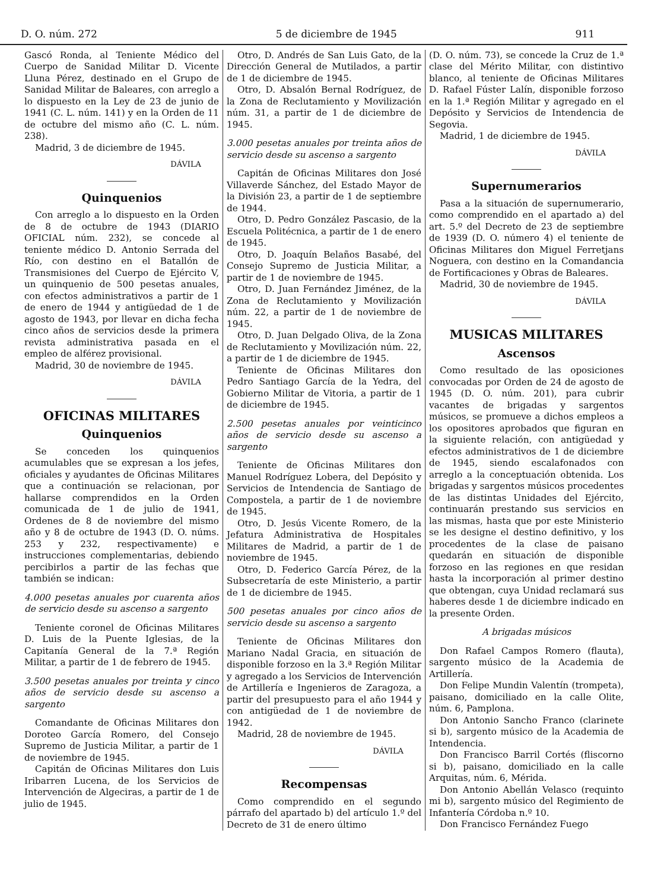D. O. núm. 272 5 de diciembre de 1945 911
Gascó Ronda, al Teniente Médico del Cuerpo de Sanidad Militar D. Vicente Lluna Pérez, destinado en el Grupo de Sanidad Militar de Baleares, con arreglo a lo dispuesto en la Ley de 23 de junio de 1941 (C. L. núm. 141) y en la Orden de 11 de octubre del mismo año (C. L. núm. 238).
Madrid, 3 de diciembre de 1945.
DÁVILA
Quinquenios
Con arreglo a lo dispuesto en la Orden de 8 de octubre de 1943 (DIARIO OFICIAL núm. 232), se concede al teniente médico D. Antonio Serrada del Río, con destino en el Batallón de Transmisiones del Cuerpo de Ejército V, un quinquenio de 500 pesetas anuales, con efectos administrativos a partir de 1 de enero de 1944 y antigüedad de 1 de agosto de 1943, por llevar en dicha fecha cinco años de servicios desde la primera revista administrativa pasada en el empleo de alférez provisional.
Madrid, 30 de noviembre de 1945.
DÁVILA
OFICINAS MILITARES
Quinquenios
Se conceden los quinquenios acumulables que se expresan a los jefes, oficiales y ayudantes de Oficinas Militares que a continuación se relacionan, por hallarse comprendidos en la Orden comunicada de 1 de julio de 1941, Ordenes de 8 de noviembre del mismo año y 8 de octubre de 1943 (D. O. núms. 253 y 232, respectivamente) e instrucciones complementarias, debiendo percibirlos a partir de las fechas que también se indican:
4.000 pesetas anuales por cuarenta años de servicio desde su ascenso a sargento
Teniente coronel de Oficinas Militares D. Luis de la Puente Iglesias, de la Capitanía General de la 7.ª Región Militar, a partir de 1 de febrero de 1945.
3.500 pesetas anuales por treinta y cinco años de servicio desde su ascenso a sargento
Comandante de Oficinas Militares don Doroteo García Romero, del Consejo Supremo de Justicia Militar, a partir de 1 de noviembre de 1945.
Capitán de Oficinas Militares don Luis Iribarren Lucena, de los Servicios de Intervención de Algeciras, a partir de 1 de julio de 1945.
Otro, D. Andrés de San Luis Gato, de la Dirección General de Mutilados, a partir de 1 de diciembre de 1945.
Otro, D. Absalón Bernal Rodríguez, de la Zona de Reclutamiento y Movilización núm. 31, a partir de 1 de diciembre de 1945.
3.000 pesetas anuales por treinta años de servicio desde su ascenso a sargento
Capitán de Oficinas Militares don José Villaverde Sánchez, del Estado Mayor de la División 23, a partir de 1 de septiembre de 1944.
Otro, D. Pedro González Pascasio, de la Escuela Politécnica, a partir de 1 de enero de 1945.
Otro, D. Joaquín Belaños Basabé, del Consejo Supremo de Justicia Militar, a partir de 1 de noviembre de 1945.
Otro, D. Juan Fernández Jiménez, de la Zona de Reclutamiento y Movilización núm. 22, a partir de 1 de noviembre de 1945.
Otro, D. Juan Delgado Oliva, de la Zona de Reclutamiento y Movilización núm. 22, a partir de 1 de diciembre de 1945.
Teniente de Oficinas Militares don Pedro Santiago García de la Yedra, del Gobierno Militar de Vitoria, a partir de 1 de diciembre de 1945.
2.500 pesetas anuales por veinticinco años de servicio desde su ascenso a sargento
Teniente de Oficinas Militares don Manuel Rodríguez Lobera, del Depósito y Servicios de Intendencia de Santiago de Compostela, a partir de 1 de noviembre de 1945.
Otro, D. Jesús Vicente Romero, de la Jefatura Administrativa de Hospitales Militares de Madrid, a partir de 1 de noviembre de 1945.
Otro, D. Federico García Pérez, de la Subsecretaría de este Ministerio, a partir de 1 de diciembre de 1945.
500 pesetas anuales por cinco años de servicio desde su ascenso a sargento
Teniente de Oficinas Militares don Mariano Nadal Gracia, en situación de disponible forzoso en la 3.ª Región Militar y agregado a los Servicios de Intervención de Artillería e Ingenieros de Zaragoza, a partir del presupuesto para el año 1944 y con antigüedad de 1 de noviembre de 1942.
Madrid, 28 de noviembre de 1945.
DÁVILA
Recompensas
Como comprendido en el segundo párrafo del apartado b) del artículo 1.º del Decreto de 31 de enero último
(D. O. núm. 73), se concede la Cruz de 1.ª clase del Mérito Militar, con distintivo blanco, al teniente de Oficinas Militares D. Rafael Fúster Lalín, disponible forzoso en la 1.ª Región Militar y agregado en el Depósito y Servicios de Intendencia de Segovia.
Madrid, 1 de diciembre de 1945.
DÁVILA
Supernumerarios
Pasa a la situación de supernumerario, como comprendido en el apartado a) del art. 5.º del Decreto de 23 de septiembre de 1939 (D. O. número 4) el teniente de Oficinas Militares don Miguel Ferretjans Noguera, con destino en la Comandancia de Fortificaciones y Obras de Baleares.
Madrid, 30 de noviembre de 1945.
DÁVILA
MUSICAS MILITARES
Ascensos
Como resultado de las oposiciones convocadas por Orden de 24 de agosto de 1945 (D. O. núm. 201), para cubrir vacantes de brigadas y sargentos músicos, se promueve a dichos empleos a los opositores aprobados que figuran en la siguiente relación, con antigüedad y efectos administrativos de 1 de diciembre de 1945, siendo escalafonados con arreglo a la conceptuación obtenida. Los brigadas y sargentos músicos procedentes de las distintas Unidades del Ejército, continuarán prestando sus servicios en las mismas, hasta que por este Ministerio se les designe el destino definitivo, y los procedentes de la clase de paisano quedarán en situación de disponible forzoso en las regiones en que residan hasta la incorporación al primer destino que obtengan, cuya Unidad reclamará sus haberes desde 1 de diciembre indicado en la presente Orden.
A brigadas músicos
Don Rafael Campos Romero (flauta), sargento músico de la Academia de Artillería.
Don Felipe Mundin Valentín (trompeta), paisano, domiciliado en la calle Olite, núm. 6, Pamplona.
Don Antonio Sancho Franco (clarinete si b), sargento músico de la Academia de Intendencia.
Don Francisco Barril Cortés (fliscorno si b), paisano, domiciliado en la calle Arquitas, núm. 6, Mérida.
Don Antonio Abellán Velasco (requinto mi b), sargento músico del Regimiento de Infantería Córdoba n.º 10.
Don Francisco Fernández Fuego